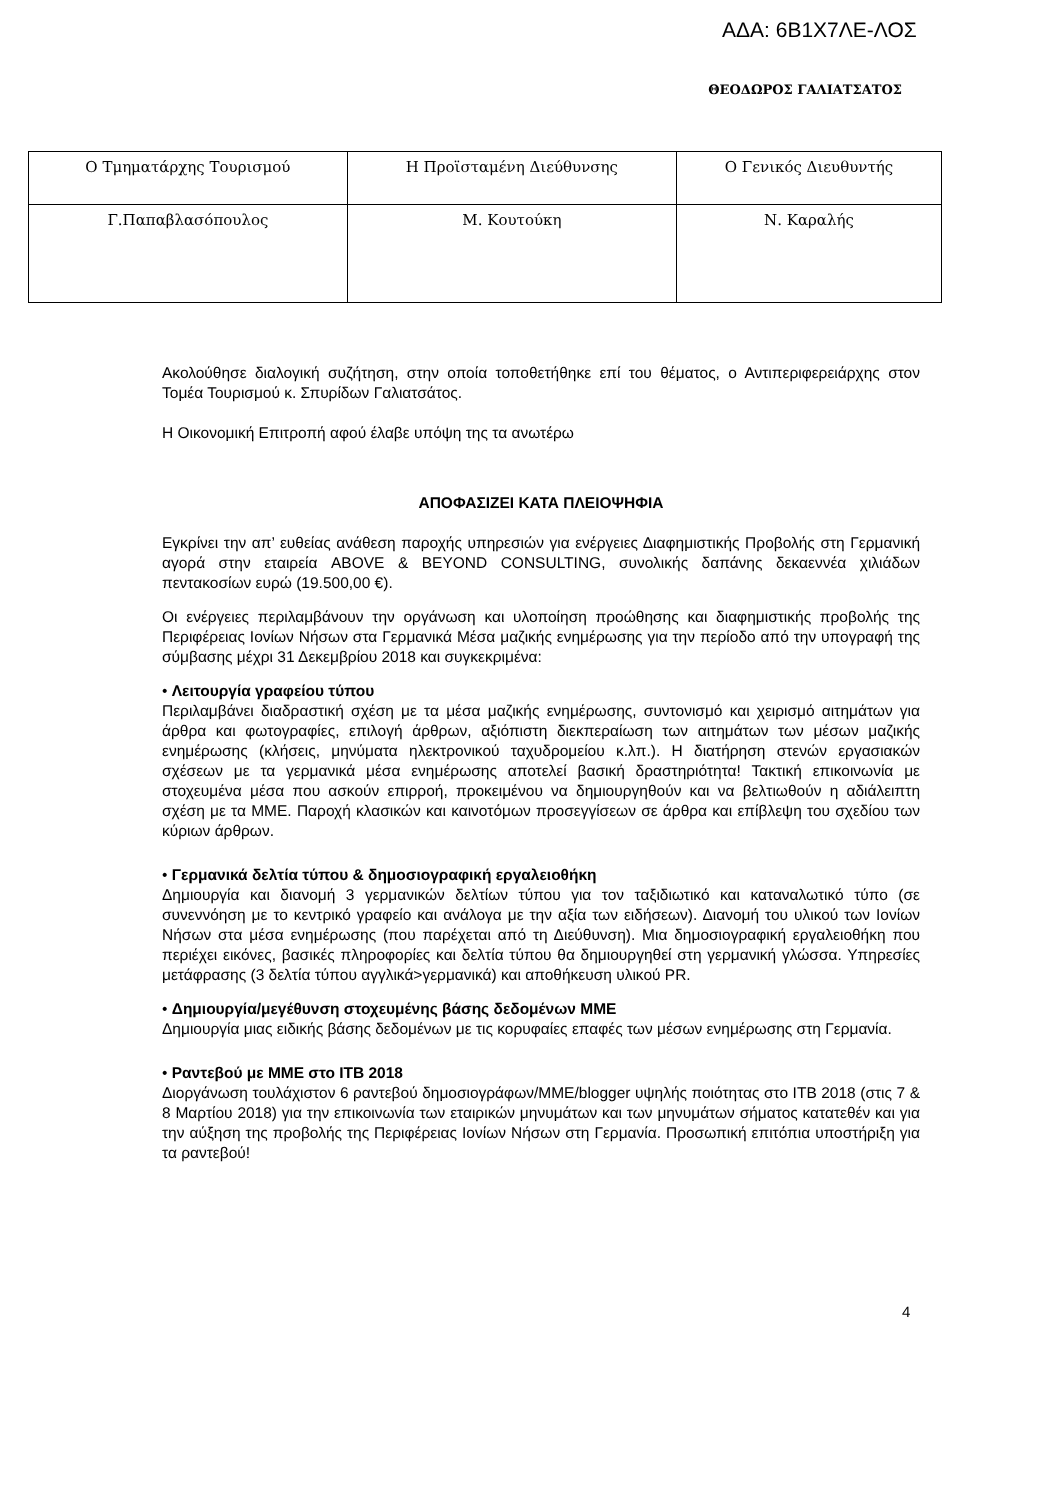ΑΔΑ: 6Β1Χ7ΛΕ-ΛΟΣ
ΘΕΟΔΩΡΟΣ ΓΑΛΙΑΤΣΑΤΟΣ
| Ο Τμηματάρχης Τουρισμού | Η Προϊσταμένη Διεύθυνσης | Ο Γενικός Διευθυντής |
| Γ.Παπαβλασόπουλος | Μ. Κουτούκη | Ν. Καραλής |
Ακολούθησε διαλογική συζήτηση, στην οποία τοποθετήθηκε επί του θέματος, ο Αντιπεριφερειάρχης στον Τομέα Τουρισμού κ. Σπυρίδων Γαλιατσάτος.
Η Οικονομική Επιτροπή αφού έλαβε υπόψη της τα ανωτέρω
ΑΠΟΦΑΣΙΖΕΙ ΚΑΤΑ ΠΛΕΙΟΨΗΦΙΑ
Εγκρίνει την απ’ ευθείας ανάθεση παροχής υπηρεσιών για ενέργειες Διαφημιστικής Προβολής στη Γερμανική αγορά στην εταιρεία ABOVE & BEYOND CONSULTING, συνολικής δαπάνης δεκαεννέα χιλιάδων πεντακοσίων ευρώ (19.500,00 €).
Οι ενέργειες περιλαμβάνουν την οργάνωση και υλοποίηση προώθησης και διαφημιστικής προβολής της Περιφέρειας Ιονίων Νήσων στα Γερμανικά Μέσα μαζικής ενημέρωσης για την περίοδο από την υπογραφή της σύμβασης μέχρι 31 Δεκεμβρίου 2018 και συγκεκριμένα:
• Λειτουργία γραφείου τύπου
Περιλαμβάνει διαδραστική σχέση με τα μέσα μαζικής ενημέρωσης, συντονισμό και χειρισμό αιτημάτων για άρθρα και φωτογραφίες, επιλογή άρθρων, αξιόπιστη διεκπεραίωση των αιτημάτων των μέσων μαζικής ενημέρωσης (κλήσεις, μηνύματα ηλεκτρονικού ταχυδρομείου κ.λπ.). Η διατήρηση στενών εργασιακών σχέσεων με τα γερμανικά μέσα ενημέρωσης αποτελεί βασική δραστηριότητα! Τακτική επικοινωνία με στοχευμένα μέσα που ασκούν επιρροή, προκειμένου να δημιουργηθούν και να βελτιωθούν η αδιάλειπτη σχέση με τα ΜΜΕ. Παροχή κλασικών και καινοτόμων προσεγγίσεων σε άρθρα και επίβλεψη του σχεδίου των κύριων άρθρων.
• Γερμανικά δελτία τύπου & δημοσιογραφική εργαλειοθήκη
Δημιουργία και διανομή 3 γερμανικών δελτίων τύπου για τον ταξιδιωτικό και καταναλωτικό τύπο (σε συνεννόηση με το κεντρικό γραφείο και ανάλογα με την αξία των ειδήσεων). Διανομή του υλικού των Ιονίων Νήσων στα μέσα ενημέρωσης (που παρέχεται από τη Διεύθυνση). Μια δημοσιογραφική εργαλειοθήκη που περιέχει εικόνες, βασικές πληροφορίες και δελτία τύπου θα δημιουργηθεί στη γερμανική γλώσσα. Υπηρεσίες μετάφρασης (3 δελτία τύπου αγγλικά>γερμανικά) και αποθήκευση υλικού PR.
• Δημιουργία/μεγέθυνση στοχευμένης βάσης δεδομένων ΜΜΕ
Δημιουργία μιας ειδικής βάσης δεδομένων με τις κορυφαίες επαφές των μέσων ενημέρωσης στη Γερμανία.
• Ραντεβού με ΜΜΕ στο ΙΤΒ 2018
Διοργάνωση τουλάχιστον 6 ραντεβού δημοσιογράφων/ΜΜΕ/blogger υψηλής ποιότητας στο ΙΤΒ 2018 (στις 7 & 8 Μαρτίου 2018) για την επικοινωνία των εταιρικών μηνυμάτων και των μηνυμάτων σήματος κατατεθέν και για την αύξηση της προβολής της Περιφέρειας Ιονίων Νήσων στη Γερμανία. Προσωπική επιτόπια υποστήριξη για τα ραντεβού!
4